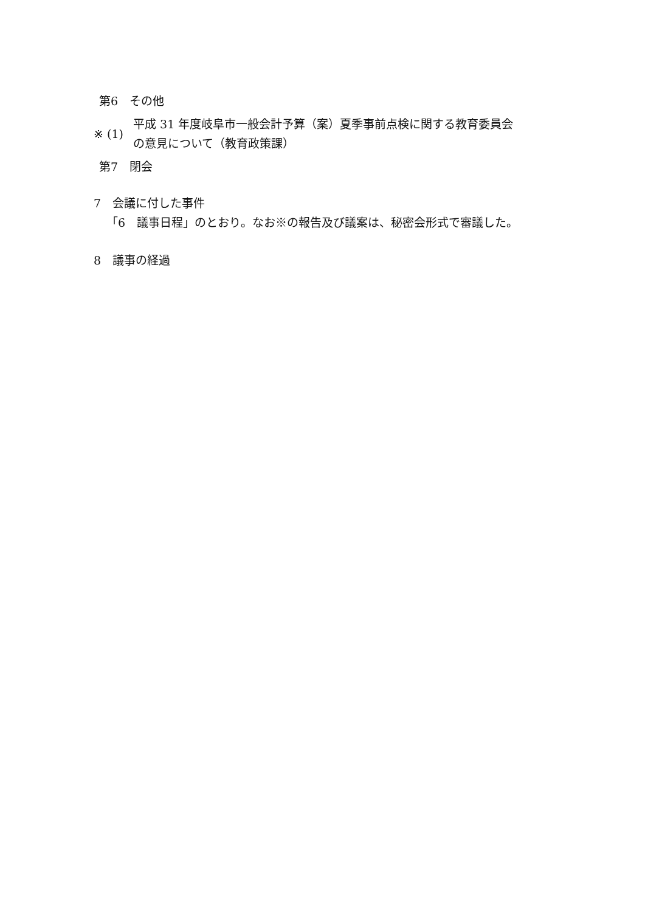第6　その他
※ (1)
平成 31 年度岐阜市一般会計予算（案）夏季事前点検に関する教育委員会
の意見について（教育政策課）
第7　閉会
7　会議に付した事件
「6　議事日程」のとおり。なお※の報告及び議案は、秘密会形式で審議した。
8　議事の経過